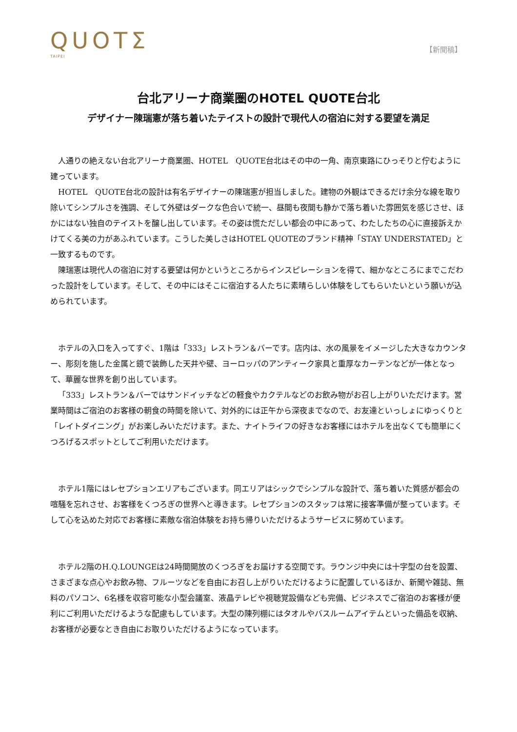QUOTΣ
TAIPEI
【新聞稿】
台北アリーナ商業圏のHOTEL QUOTE台北
デザイナー陳瑞憲が落ち着いたテイストの設計で現代人の宿泊に対する要望を満足
人通りの絶えない台北アリーナ商業圏、HOTEL　QUOTE台北はその中の一角、南京東路にひっそりと佇むように建っています。
HOTEL　QUOTE台北の設計は有名デザイナーの陳瑞憲が担当しました。建物の外観はできるだけ余分な線を取り除いてシンプルさを強調、そして外壁はダークな色合いで統一、昼間も夜間も静かで落ち着いた雰囲気を感じさせ、ほかにはない独自のテイストを醸し出しています。その姿は慌ただしい都会の中にあって、わたしたちの心に直接訴えかけてくる美の力があふれています。こうした美しさはHOTEL QUOTEのブランド精神「STAY UNDERSTATED」と一致するものです。
陳瑞憲は現代人の宿泊に対する要望は何かというところからインスピレーションを得て、細かなところにまでこだわった設計をしています。そして、その中にはそこに宿泊する人たちに素晴らしい体験をしてもらいたいという願いが込められています。
ホテルの入口を入ってすぐ、1階は「333」レストラン＆バーです。店内は、水の風景をイメージした大きなカウンター、彫刻を施した金属と鏡で装飾した天井や壁、ヨーロッパのアンティーク家具と重厚なカーテンなどが一体となって、華麗な世界を創り出しています。
「333」レストラン＆バーではサンドイッチなどの軽食やカクテルなどのお飲み物がお召し上がりいただけます。営業時間はご宿泊のお客様の朝食の時間を除いて、対外的には正午から深夜までなので、お友達といっしょにゆっくりと「レイトダイニング」がお楽しみいただけます。また、ナイトライフの好きなお客様にはホテルを出なくても簡単にくつろげるスポットとしてご利用いただけます。
ホテル1階にはレセプションエリアもございます。同エリアはシックでシンプルな設計で、落ち着いた質感が都会の喧騒を忘れさせ、お客様をくつろぎの世界へと導きます。レセプションのスタッフは常に接客準備が整っています。そして心を込めた対応でお客様に素敵な宿泊体験をお持ち帰りいただけるようサービスに努めています。
ホテル2階のH.Q.LOUNGEは24時間開放のくつろぎをお届けする空間です。ラウンジ中央には十字型の台を設置、さまざまな点心やお飲み物、フルーツなどを自由にお召し上がりいただけるように配置しているほか、新聞や雑誌、無料のパソコン、6名様を収容可能な小型会議室、液晶テレビや視聴覚設備なども完備、ビジネスでご宿泊のお客様が便利にご利用いただけるような配慮もしています。大型の陳列棚にはタオルやバスルームアイテムといった備品を収納、お客様が必要なとき自由にお取りいただけるようになっています。